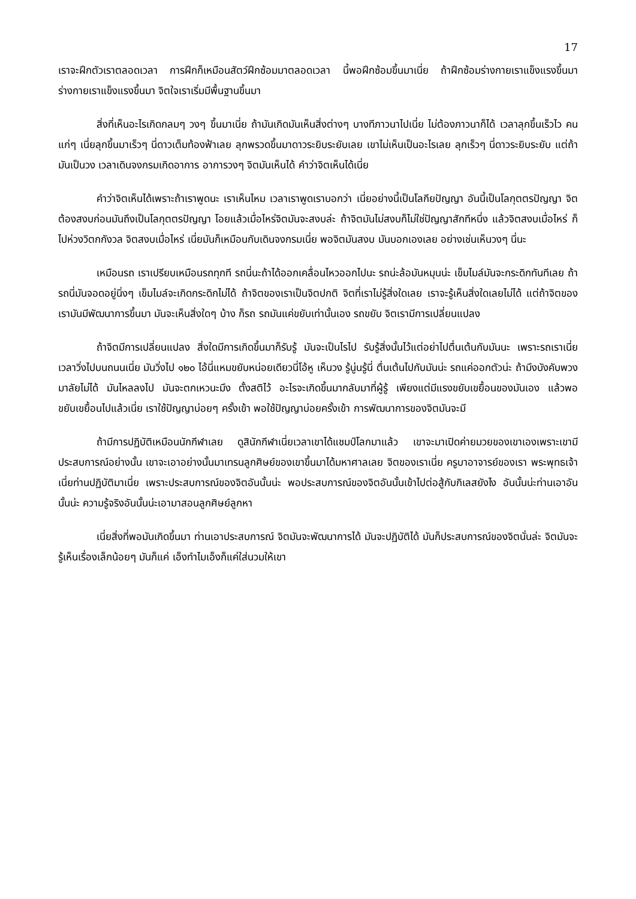17
เราจะฝึกตัวเราตลอดเวลา การฝึกก็เหมือนสัตว์ฝึกซ้อมมาตลอดเวลา นี้พอฝึกซ้อมขึ้นมาเนี่ย ถ้าฝึกซ้อมร่างกายเราแข็งแรงขึ้นมา ร่างกายเราแข็งแรงขึ้นมา จิตใจเราเริ่มมีพื้นฐานขึ้นมา
สิ่งที่เห็นอะไรเกิดกลมๆ วงๆ ขึ้นมาเนี่ย ถ้ามันเกิดมันเห็นสิ่งต่างๆ บางทีภาวนาไปเนี่ย ไม่ต้องภาวนาก็ได้ เวลาลุกขึ้นเร็วไว คนแก่ๆ เนี่ยลุกขึ้นมาเร็วๆ นี่ดาวเต็มท้องฟ้าเลย ลุกพรวดขึ้นมาดาวระยิบระยับเลย เขาไม่เห็นเป็นอะไรเลย ลุกเร็วๆ นี่ดาวระยิบระยับ แต่ถ้ามันเป็นวง เวลาเดินจงกรมเกิดอาการ อาการวงๆ จิตมันเห็นได้ คำว่าจิตเห็นได้เนี่ย
คำว่าจิตเห็นได้เพราะถ้าเราพูดนะ เราเห็นไหม เวลาเราพูดเราบอกว่า เนี่ยอย่างนี้เป็นโลกียปัญญา อันนี้เป็นโลกุตตรปัญญา จิตต้องสงบก่อนมันถึงเป็นโลกุตตรปัญญา โอยแล้วเมื่อไหร่จิตมันจะสงบล่ะ ถ้าจิตมันไม่สงบก็ไม่ใช่ปัญญาสักทีหนึ่ง แล้วจิตสงบเมื่อไหร่ ก็ไปห่วงวิตกกังวล จิตสงบเมื่อไหร่ เนี่ยมันก็เหมือนกับเดินจงกรมเนี่ย พอจิตมันสงบ มันบอกเองเลย อย่างเช่นเห็นวงๆ นี่นะ
เหมือนรถ เราเปรียบเหมือนรถทุกที รถนี่นะถ้าได้ออกเคลื่อนไหวออกไปนะ รถน่ะล้อมันหมุนน่ะ เข็มไมล์มันจะกระดิกทันทีเลย ถ้ารถนี่มันจอดอยู่นิ่งๆ เข็มไมล์จะเกิดกระดิกไม่ได้ ถ้าจิตของเราเป็นจิตปกติ จิตที่เราไม่รู้สิ่งใดเลย เราจะรู้เห็นสิ่งใดเลยไม่ได้ แต่ถ้าจิตของเรามันมีพัฒนาการขึ้นมา มันจะเห็นสิ่งใดๆ บ้าง ก็รถ รถมันแค่ขยับเท่านั้นเอง รถขยับ จิตเรามีการเปลี่ยนแปลง
ถ้าจิตมีการเปลี่ยนแปลง สิ่งใดมีการเกิดขึ้นมาก็รับรู้ มันจะเป็นไรไป รับรู้สิ่งนั้นไว้แต่อย่าไปตื่นเต้นกับมันนะ เพราะรถเราเนี่ยเวลาวิ่งไปบนถนนเนี่ย มันวิ่งไป ๑๒๐ ไอ้นี่แหมขยับหน่อยเดียวนี่โอ้หู เห็นวง รู้นู่นรู้นี่ ตื่นเต้นไปกับมันน่ะ รถแค่ออกตัวน่ะ ถ้ามึงบังคับพวงมาลัยไม่ได้ มันไหลลงไป มันจะตกเหวนะมึง ตั้งสติไว้ อะไรจะเกิดขึ้นมากลับมาที่ผู้รู้ เพียงแต่มีแรงขยับเขยื้อนของมันเอง แล้วพอขยับเขยื้อนไปแล้วเนี่ย เราใช้ปัญญาบ่อยๆ ครั้งเข้า พอใช้ปัญญาบ่อยครั้งเข้า การพัฒนาการของจิตมันจะมี
ถ้ามีการปฏิบัติเหมือนนักกีฬาเลย ดูสินักกีฬาเนี่ยเวลาเขาได้แชมป์โลกมาแล้ว เขาจะมาเปิดค่ายมวยของเขาเองเพราะเขามีประสบการณ์อย่างนั้น เขาจะเอาอย่างนั้นมาเทรนลูกศิษย์ของเขาขึ้นมาได้มหาศาลเลย จิตของเราเนี่ย ครูบาอาจารย์ของเรา พระพุทธเจ้าเนี่ยท่านปฏิบัติมาเนี่ย เพราะประสบการณ์ของจิตอันนั้นน่ะ พอประสบการณ์ของจิตอันนั้นเข้าไปต่อสู้กับกิเลสยังไง อันนั้นน่ะท่านเอาอันนั้นน่ะ ความรู้จริงอันนั้นน่ะเอามาสอนลูกศิษย์ลูกหา
เนี่ยสิ่งที่พอมันเกิดขึ้นมา ท่านเอาประสบการณ์ จิตมันจะพัฒนาการได้ มันจะปฏิบัติได้ มันก็ประสบการณ์ของจิตนั่นล่ะ จิตมันจะรู้เห็นเรื่องเล็กน้อยๆ มันก็แค่ เอ็งทำไมเอ็งก็แค่ใส่นวมให้เขา